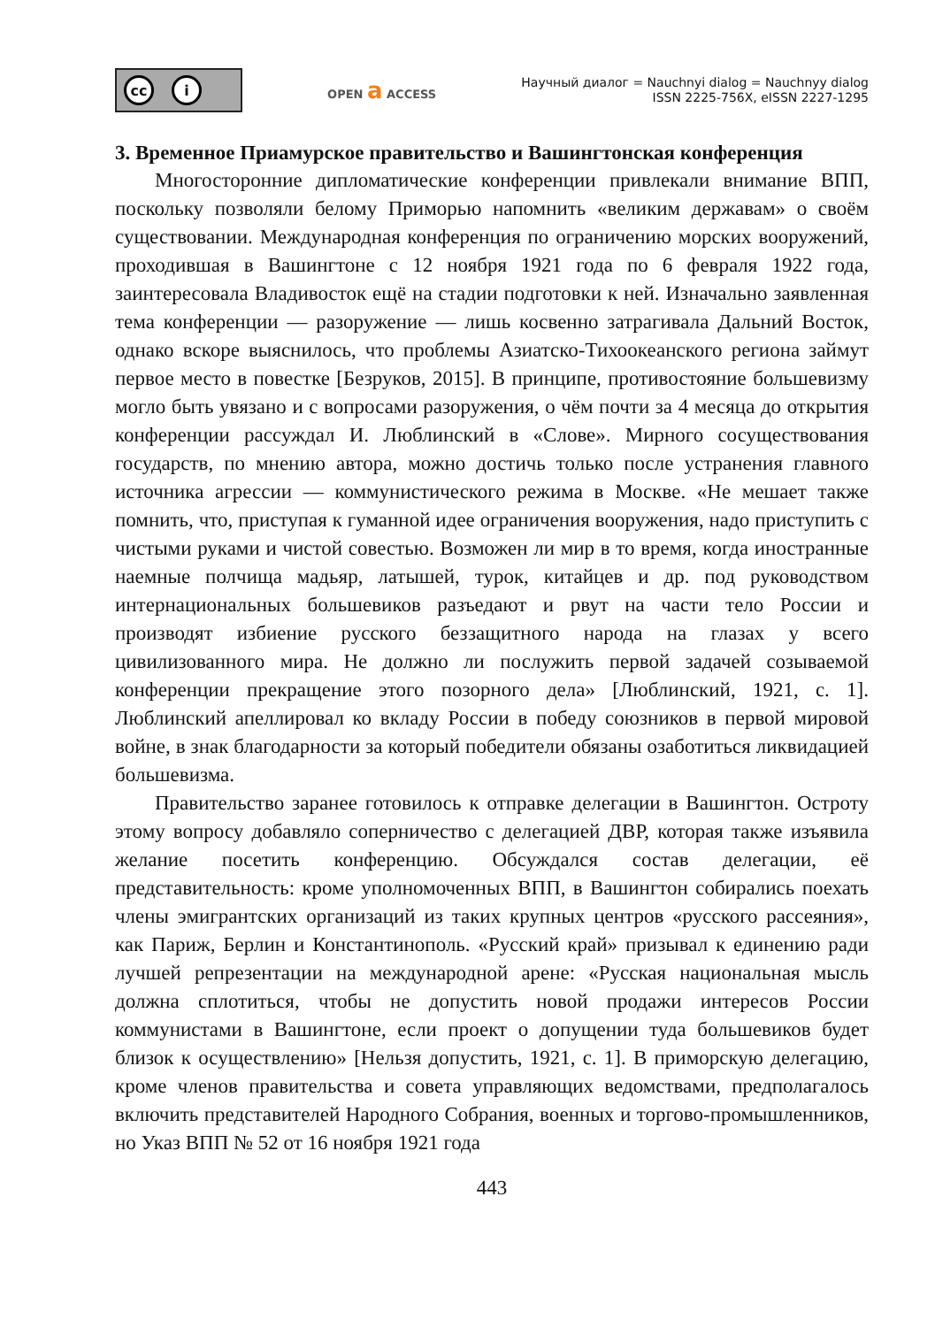cc i
OPEN a ACCESS
Научный диалог = Nauchnyi dialog = Nauchnyy dialog
ISSN 2225-756X, eISSN 2227-1295
3. Временное Приамурское правительство и Вашингтонская конференция
Многосторонние дипломатические конференции привлекали внимание ВПП, поскольку позволяли белому Приморью напомнить «великим державам» о своём существовании. Международная конференция по ограничению морских вооружений, проходившая в Вашингтоне с 12 ноября 1921 года по 6 февраля 1922 года, заинтересовала Владивосток ещё на стадии подготовки к ней. Изначально заявленная тема конференции — разоружение — лишь косвенно затрагивала Дальний Восток, однако вскоре выяснилось, что проблемы Азиатско-Тихоокеанского региона займут первое место в повестке [Безруков, 2015]. В принципе, противостояние большевизму могло быть увязано и с вопросами разоружения, о чём почти за 4 месяца до открытия конференции рассуждал И. Люблинский в «Слове». Мирного сосуществования государств, по мнению автора, можно достичь только после устранения главного источника агрессии — коммунистического режима в Москве. «Не мешает также помнить, что, приступая к гуманной идее ограничения вооружения, надо приступить с чистыми руками и чистой совестью. Возможен ли мир в то время, когда иностранные наемные полчища мадьяр, латышей, турок, китайцев и др. под руководством интернациональных большевиков разъедают и рвут на части тело России и производят избиение русского беззащитного народа на глазах у всего цивилизованного мира. Не должно ли послужить первой задачей созываемой конференции прекращение этого позорного дела» [Люблинский, 1921, с. 1]. Люблинский апеллировал ко вкладу России в победу союзников в первой мировой войне, в знак благодарности за который победители обязаны озаботиться ликвидацией большевизма.
Правительство заранее готовилось к отправке делегации в Вашингтон. Остроту этому вопросу добавляло соперничество с делегацией ДВР, которая также изъявила желание посетить конференцию. Обсуждался состав делегации, её представительность: кроме уполномоченных ВПП, в Вашингтон собирались поехать члены эмигрантских организаций из таких крупных центров «русского рассеяния», как Париж, Берлин и Константинополь. «Русский край» призывал к единению ради лучшей репрезентации на международной арене: «Русская национальная мысль должна сплотиться, чтобы не допустить новой продажи интересов России коммунистами в Вашингтоне, если проект о допущении туда большевиков будет близок к осуществлению» [Нельзя допустить, 1921, с. 1]. В приморскую делегацию, кроме членов правительства и совета управляющих ведомствами, предполагалось включить представителей Народного Собрания, военных и торгово-промышленников, но Указ ВПП № 52 от 16 ноября 1921 года
443